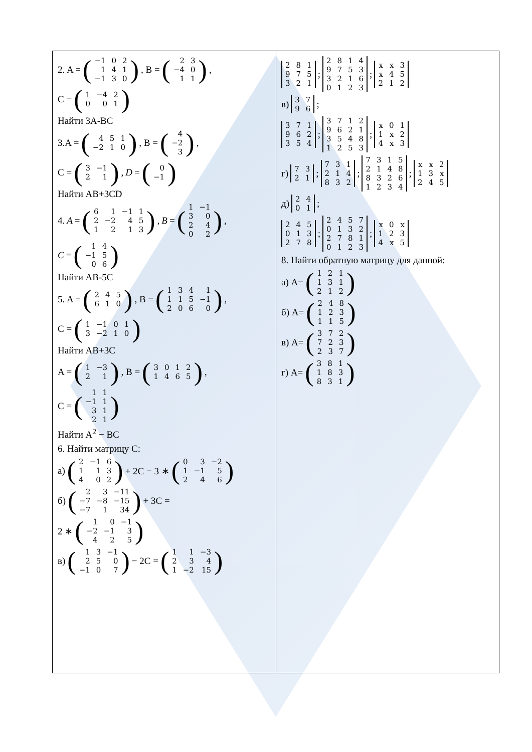2. A = (
| −1 | 0 | 2 |
| 1 | 4 | 1 |
| −1 | 3 | 0 |
), B = (
| 2 | 3 |
| −4 | 0 |
| 1 | 1 |
),
C = (
| 1 | −4 | 2 |
| 0 | 0 | 1 |
)
Найти 3A-BC
3.A = (
| 4 | 5 | 1 |
| −2 | 1 | 0 |
), B = (
| 4 |
| −2 |
| 3 |
),
C = (
| 3 | −1 |
| 2 | 1 |
), D = (
| 0 |
| −1 |
)
Найти AB+3CD
4. A = (
| 6 | 1 | −1 | 1 |
| 2 | −2 | 4 | 5 |
| 1 | 2 | 1 | 3 |
), B = (
| 1 | −1 |
| 3 | 0 |
| 2 | 4 |
| 0 | 2 |
),
C = (
| 1 | 4 |
| −1 | 5 |
| 0 | 6 |
)
Найти AB-5C
5. A = (
| 2 | 4 | 5 |
| 6 | 1 | 0 |
), B = (
| 1 | 3 | 4 | 1 |
| 1 | 1 | 5 | −1 |
| 2 | 0 | 6 | 0 |
),
C = (
| 1 | −1 | 0 | 1 |
| 3 | −2 | 1 | 0 |
)
Найти AB+3C
A = (
| 1 | −3 |
| 2 | 1 |
), B = (
| 3 | 0 | 1 | 2 |
| 1 | 4 | 6 | 5 |
),
C = (
| 1 | 1 |
| −1 | 1 |
| 3 | 1 |
| 2 | 1 |
)
Найти A<sup>2</sup> − BC
6. Найти матрицу C:
а) (
| 2 | −1 | 6 |
| 1 | 1 | 3 |
| 4 | 0 | 2 |
) + 2C = 3 ∗ (
| 0 | 3 | −2 |
| 1 | −1 | 5 |
| 2 | 4 | 6 |
)
б) (
| 2 | 3 | −11 |
| −7 | −8 | −15 |
| −7 | 1 | 34 |
) + 3C =
2 ∗ (
| 1 | 0 | −1 |
| −2 | −1 | 3 |
| 4 | 2 | 5 |
)
в) (
| 1 | 3 | −1 |
| 2 | 5 | 0 |
| −1 | 0 | 7 |
) − 2C = (
| 1 | 1 | −3 |
| 2 | 3 | 4 |
| 1 | −2 | 15 |
)
| 2 | 8 | 1 |
| 9 | 7 | 5 |
| 3 | 2 | 1 |
;
| 2 | 8 | 1 | 4 |
| 9 | 7 | 5 | 3 |
| 3 | 2 | 1 | 6 |
| 0 | 1 | 2 | 3 |
;
| x | x | 3 |
| x | 4 | 5 |
| 2 | 1 | 2 |
в)
| 3 | 7 |
| 9 | 6 |
;
| 3 | 7 | 1 |
| 9 | 6 | 2 |
| 3 | 5 | 4 |
;
| 3 | 7 | 1 | 2 |
| 9 | 6 | 2 | 1 |
| 3 | 5 | 4 | 8 |
| 1 | 2 | 5 | 3 |
;
| x | 0 | 1 |
| 1 | x | 2 |
| 4 | x | 3 |
г)
| 7 | 3 |
| 2 | 1 |
;
| 7 | 3 | 1 |
| 2 | 1 | 4 |
| 8 | 3 | 2 |
;
| 7 | 3 | 1 | 5 |
| 2 | 1 | 4 | 8 |
| 8 | 3 | 2 | 6 |
| 1 | 2 | 3 | 4 |
;
| x | x | 2 |
| 1 | 3 | x |
| 2 | 4 | 5 |
д)
| 2 | 4 |
| 0 | 1 |
;
| 2 | 4 | 5 |
| 0 | 1 | 3 |
| 2 | 7 | 8 |
;
| 2 | 4 | 5 | 7 |
| 0 | 1 | 3 | 2 |
| 2 | 7 | 8 | 1 |
| 0 | 1 | 2 | 3 |
;
| x | 0 | x |
| 1 | 2 | 3 |
| 4 | x | 5 |
8. Найти обратную матрицу для данной:
а) A= (
| 1 | 2 | 1 |
| 1 | 3 | 1 |
| 2 | 1 | 2 |
)
б) A= (
| 2 | 4 | 8 |
| 1 | 2 | 3 |
| 1 | 1 | 5 |
)
в) A= (
| 3 | 7 | 2 |
| 7 | 2 | 3 |
| 2 | 3 | 7 |
)
г) A= (
| 3 | 8 | 1 |
| 1 | 8 | 3 |
| 8 | 3 | 1 |
)